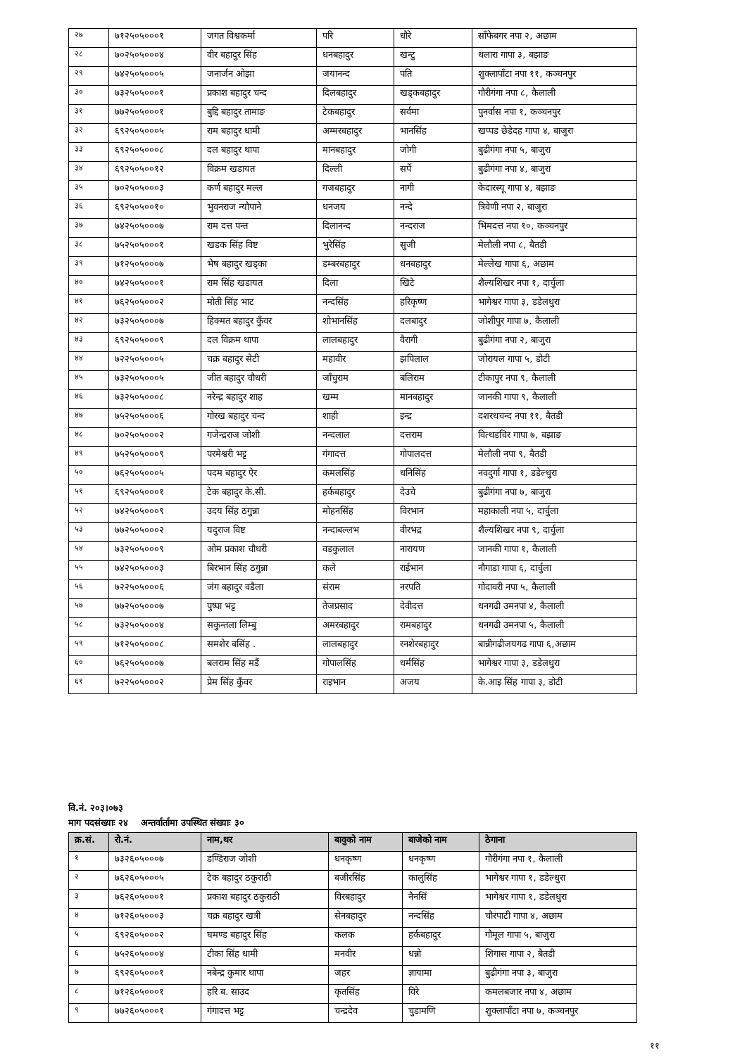| २७ | ७१२५०५०००१ | जगत विश्वकर्मा | परि | धौरे | साँफेबगर नपा २, अछाम |
| २८ | ७०२५०५०००४ | वीर बहादुर सिंह | धनबहादुर | खन्टु | थलारा गापा ३, बझाङ |
| २९ | ७४२५०५०००५ | जनार्जन ओझा | जयानन्द | पति | शुक्लापाँटा नपा ११, कञ्चनपुर |
| ३० | ७३२५०५०००१ | प्रकाश बहादुर चन्द | दिलबहादुर | खड्कबहादुर | गौरीगंगा नपा ८, कैलाली |
| ३१ | ७७२५०५०००१ | बुद्दि बहादुर तामाङ | टेकबहादुर | सर्वमा | पुनर्वास नपा १, कञ्चनपुर |
| ३२ | ६९२५०५०००५ | राम बहादुर धामी | अम्मरबहादुर | भानसिंह | खप्पड छेडेदह गापा ४, बाजुरा |
| ३३ | ६९२५०५०००८ | दल बहादुर थापा | मानबहादुर | जोगी | बुढीगंगा नपा ५, बाजुरा |
| ३४ | ६९२५०५००१२ | विक्रम खडायत | दिल्ली | सर्पे | बुढीगंगा नपा ४, बाजुरा |
| ३५ | ७०२५०५०००३ | कर्ण बहादुर मल्ल | गजबहादुर | नागी | केदारस्यू गापा ४, बझाङ |
| ३६ | ६९२५०५००१० | भुवनराज न्यौपाने | धनजय | नन्दे | त्रिवेणी नपा २, बाजुरा |
| ३७ | ७४२५०५०००७ | राम दत्त पन्त | दिलानन्द | नन्दराज | भिमदत्त नपा १०, कञ्चनपुर |
| ३८ | ७५२५०५०००१ | खडक सिंह विष्ट | भुरेसिंह | सुजी | मेलौली नपा ८, बैतडी |
| ३९ | ७१२५०५०००७ | भेष बहादुर खड्का | डम्बरबहादुर | धनबहादुर | मेल्लेख गापा ६, अछाम |
| ४० | ७४२५०५०००१ | राम सिंह खडायत | दिला | खिटे | शैल्यशिखर नपा १, दार्चुला |
| ४१ | ७६२५०५०००२ | मोती सिंह भाट | नन्दसिंह | हरिकृष्ण | भागेश्वर गापा ३, डडेलधुरा |
| ४२ | ७३२५०५०००७ | हिक्मत बहादुर कुँवर | शोभानसिंह | दलबादुर | जोशीपुर गापा ७, कैलाली |
| ४३ | ६९२५०५०००९ | दल विक्रम थापा | लालबहादुर | वैरागी | बुढीगंगा नपा २, बाजुरा |
| ४४ | ७२२५०५०००५ | चक्र बहादुर सेटी | महावीर | झपिलाल | जोरायल गापा ५, डोटी |
| ४५ | ७३२५०५०००५ | जीत बहादुर चौधरी | जाँचुराम | बलिराम | टीकापुर नपा ९, कैलाली |
| ४६ | ७३२५०५०००८ | नरेन्द्र बहादुर शाह | खम्म | मानबहादुर | जानकी गापा ९, कैलाली |
| ४७ | ७५२५०५०००६ | गोरख बहादुर चन्द | शाही | इन्द्र | दशरथचन्द नपा ११, बैतडी |
| ४८ | ७०२५०५०००२ | गजेन्द्रराज जोशी | नन्दलाल | दत्तराम | वित्थडचिर गापा ७, बझाङ |
| ४९ | ७५२५०५०००९ | परमेश्वरी भट्ट | गंगादत्त | गोपालदत्त | मेलौली नपा ९, बैतडी |
| ५० | ७६२५०५०००५ | पदम बहादुर ऐर | कमलसिंह | धनिसिंह | नवदुर्गा गापा १, डडेल्धुरा |
| ५१ | ६९२५०५०००१ | टेक बहादुर के.सी. | हर्कबहादुर | देउचे | बुढीगंगा नपा ७, बाजुरा |
| ५२ | ७४२५०५०००९ | उदय सिंह ठगुन्ना | मोहनसिंह | विरभान | महाकाली नपा ५, दार्चुला |
| ५३ | ७७२५०५०००२ | यदुराज विष्ट | नन्दाबल्लभ | वीरभद्र | शैल्यशिखर नपा ९, दार्चुला |
| ५४ | ७३२५०५०००९ | ओम प्रकाश चौधरी | वडकुलाल | नारायण | जानकी गापा १, कैलाली |
| ५५ | ७४२५०५०००३ | बिरभान सिंह ठगुन्ना | कले | राईभान | नौगाडा गापा ६, दार्चुला |
| ५६ | ७२२५०५०००६ | जंग बहादुर वडैला | संराम | नरपति | गोदावरी नपा ५, कैलाली |
| ५७ | ७७२५०५०००७ | पुष्पा भट्ट | तेजप्रसाद | देवीदत्त | धनगढी उमनपा ४, कैलाली |
| ५८ | ७३२५०५०००४ | सकुन्तला लिम्बु | अमरबहादुर | रामबहादुर | धनगढी उमनपा ५, कैलाली |
| ५९ | ७१२५०५०००८ | समशेर बसिंह . | लालबहादुर | रनशेरबहादुर | बान्नीगढीजयगढ गापा ६,अछाम |
| ६० | ७६२५०५०००७ | बलराम सिंह मडैं | गोपालसिंह | धर्मसिंह | भागेश्वर गापा ३, डडेलधुरा |
| ६१ | ७२२५०५०००२ | प्रेम सिंह कुँवर | राइभान | अजय | के.आइ सिंह गापा ३, डोटी |
वि.नं. २०३।०७३
माग पदसंख्याः २४ अन्तर्वार्तामा उपस्थित संख्याः ३०
| क्र.सं. | रो.नं. | नाम,थर | बावुको नाम | बाजेको नाम | ठेगाना |
| --- | --- | --- | --- | --- | --- |
| १ | ७३२६०५०००७ | डण्डिराज जोशी | धनकृष्ण | धनकृष्ण | गौरीगंगा नपा १, कैलाली |
| २ | ७६२६०५०००५ | टेक बहादुर ठकुराठी | बजीरसिंह | कालुसिंह | भागेश्वर गापा १, डडेल्धुरा |
| ३ | ७६२६०५०००१ | प्रकाश बहादुर ठकुराठी | विरबहादुर | नैनसिं | भागेश्वर गापा १, डडेलधुरा |
| ४ | ७१२६०५०००३ | चक्र बहादुर खत्री | सेनबहादुर | नन्दसिंह | चौरपाटी गापा ४, अछाम |
| ५ | ६९२६०५०००२ | घमण्ड बहादुर सिंह | कलक | हर्कबहादुर | गौमूल गापा ५, बाजुरा |
| ६ | ७५२६०५०००४ | टीका सिंह धामी | मनवीर | धन्नो | शिगास गापा २, बैतडी |
| ७ | ६९२६०५०००१ | नबेन्द्र कुमार थापा | जहर | ज्ञायामा | बुढीगंगा नपा ३, बाजुरा |
| ८ | ७१२६०५०००१ | हरि ब. साउद | कृतसिंह | विरे | कमलबजार नपा ४, अछाम |
| ९ | ७७२६०५०००१ | गंगादत्त भट्ट | चन्द्रदेव | चुडामणि | शुक्लापाँटा नपा ७, कञ्चनपुर |
११